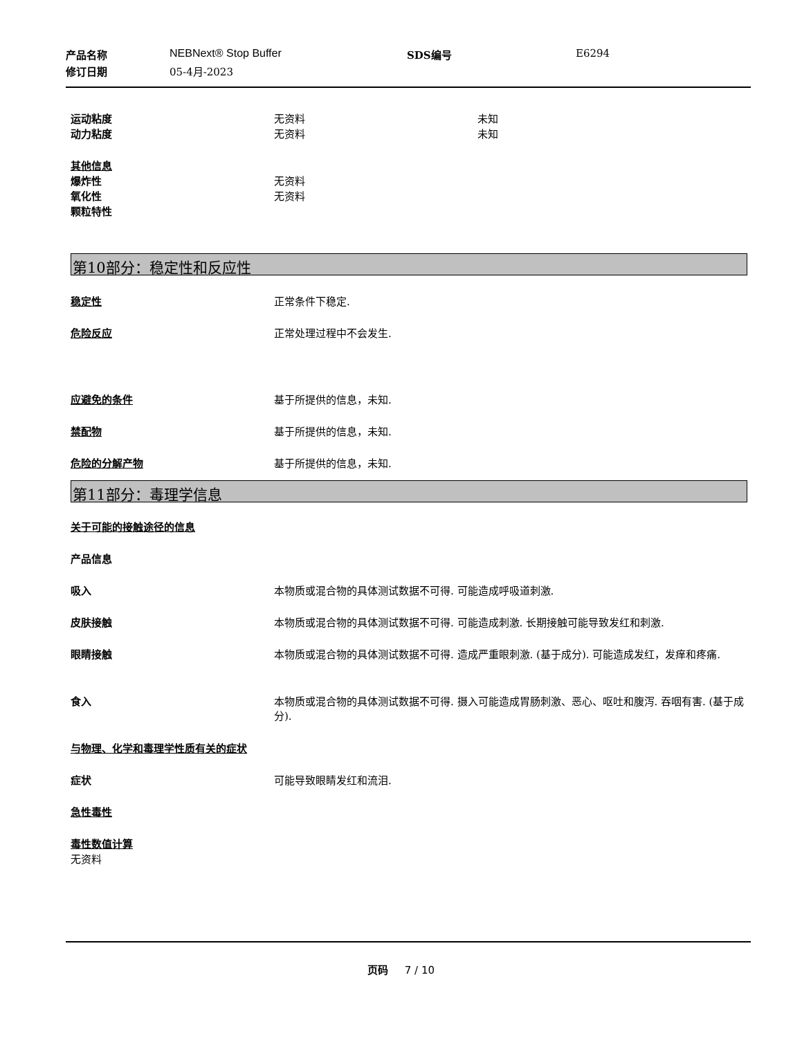产品名称 NEBNext® Stop Buffer SDS编号 E6294
修订日期 05-4月-2023
运动粘度 无资料 未知
动力粘度 无资料 未知
其他信息
爆炸性 无资料
氧化性 无资料
颗粒特性
第10部分：稳定性和反应性
稳定性 正常条件下稳定.
危险反应 正常处理过程中不会发生.
应避免的条件 基于所提供的信息，未知.
禁配物 基于所提供的信息，未知.
危险的分解产物 基于所提供的信息，未知.
第11部分：毒理学信息
关于可能的接触途径的信息
产品信息
吸入 本物质或混合物的具体测试数据不可得. 可能造成呼吸道刺激.
皮肤接触 本物质或混合物的具体测试数据不可得. 可能造成刺激. 长期接触可能导致发红和刺激.
眼睛接触 本物质或混合物的具体测试数据不可得. 造成严重眼刺激. (基于成分). 可能造成发红，发痒和疼痛.
食入 本物质或混合物的具体测试数据不可得. 摄入可能造成胃肠刺激、恶心、呕吐和腹泻. 吞咽有害. (基于成分).
与物理、化学和毒理学性质有关的症状
症状 可能导致眼睛发红和流泪.
急性毒性
毒性数值计算
无资料
页码 7 / 10